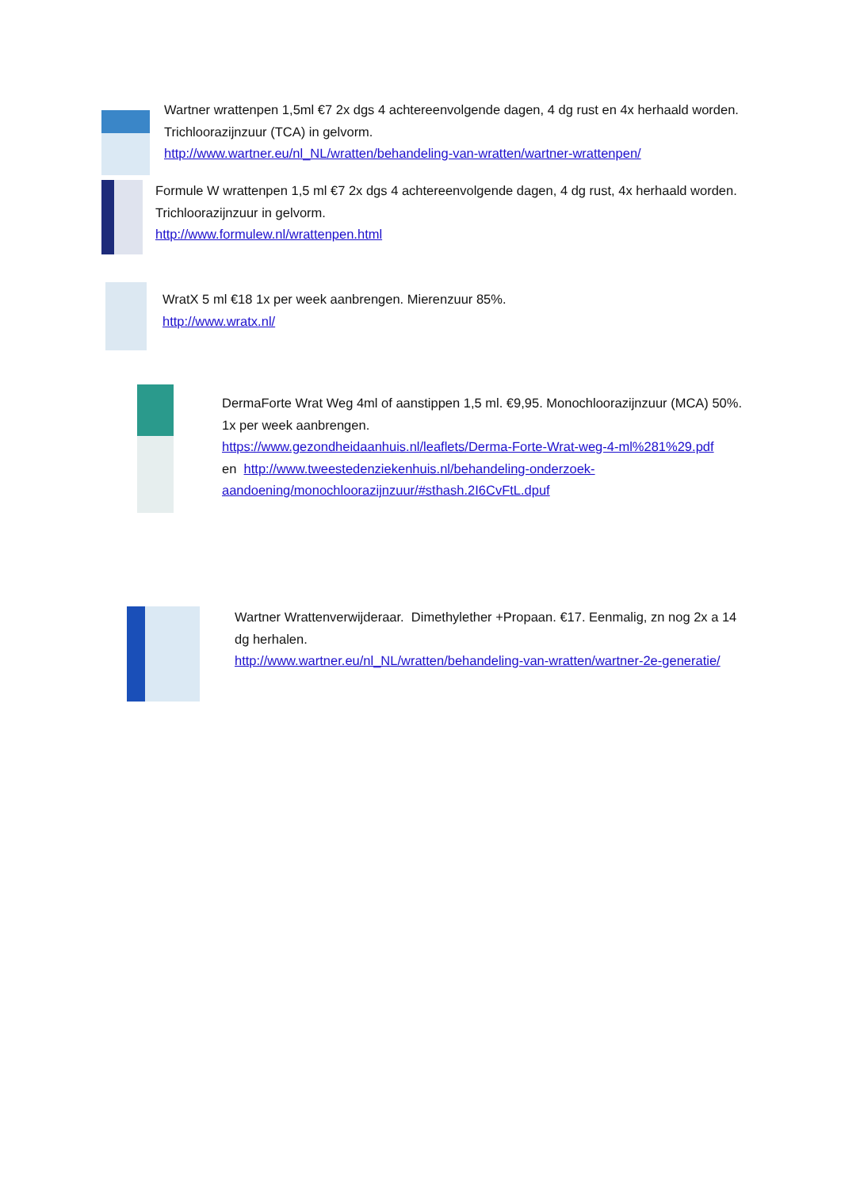Wartner wrattenpen 1,5ml €7 2x dgs 4 achtereenvolgende dagen, 4 dg rust en 4x herhaald worden. Trichloorazijnzuur (TCA) in gelvorm.
http://www.wartner.eu/nl_NL/wratten/behandeling-van-wratten/wartner-wrattenpen/
Formule W wrattenpen 1,5 ml €7 2x dgs 4 achtereenvolgende dagen, 4 dg rust, 4x herhaald worden. Trichloorazijnzuur in gelvorm.
http://www.formulew.nl/wrattenpen.html
WratX 5 ml €18 1x per week aanbrengen. Mierenzuur 85%.
http://www.wratx.nl/
DermaForte Wrat Weg 4ml of aanstippen 1,5 ml. €9,95. Monochloorazijnzuur (MCA) 50%. 1x per week aanbrengen.
https://www.gezondheidaanhuis.nl/leaflets/Derma-Forte-Wrat-weg-4-ml%281%29.pdf
en http://www.tweestedenziekenhuis.nl/behandeling-onderzoek-aandoening/monochloorazijnzuur/#sthash.2I6CvFtL.dpuf
Wartner Wrattenverwijderaar. Dimethylether +Propaan. €17. Eenmalig, zn nog 2x a 14 dg herhalen.
http://www.wartner.eu/nl_NL/wratten/behandeling-van-wratten/wartner-2e-generatie/